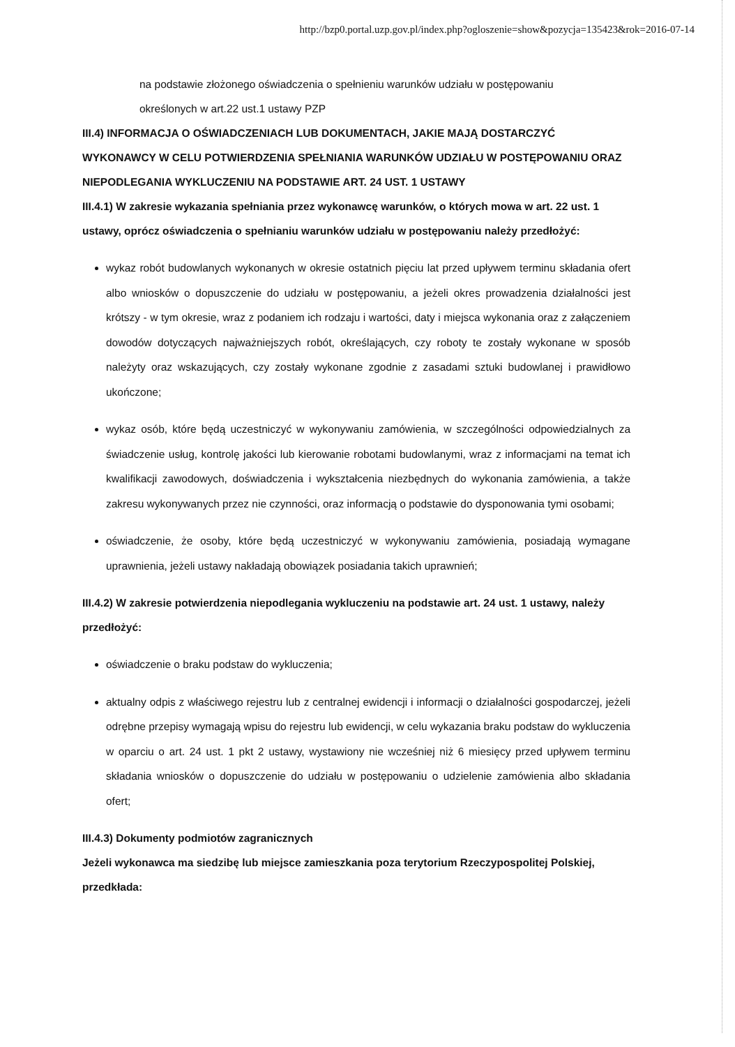http://bzp0.portal.uzp.gov.pl/index.php?ogloszenie=show&pozycja=135423&rok=2016-07-14
na podstawie złożonego oświadczenia o spełnieniu warunków udziału w postępowaniu
określonych w art.22 ust.1 ustawy PZP
III.4) INFORMACJA O OŚWIADCZENIACH LUB DOKUMENTACH, JAKIE MAJĄ DOSTARCZYĆ WYKONAWCY W CELU POTWIERDZENIA SPEŁNIANIA WARUNKÓW UDZIAŁU W POSTĘPOWANIU ORAZ NIEPODLEGANIA WYKLUCZENIU NA PODSTAWIE ART. 24 UST. 1 USTAWY
III.4.1) W zakresie wykazania spełniania przez wykonawcę warunków, o których mowa w art. 22 ust. 1 ustawy, oprócz oświadczenia o spełnianiu warunków udziału w postępowaniu należy przedłożyć:
wykaz robót budowlanych wykonanych w okresie ostatnich pięciu lat przed upływem terminu składania ofert albo wniosków o dopuszczenie do udziału w postępowaniu, a jeżeli okres prowadzenia działalności jest krótszy - w tym okresie, wraz z podaniem ich rodzaju i wartości, daty i miejsca wykonania oraz z załączeniem dowodów dotyczących najważniejszych robót, określających, czy roboty te zostały wykonane w sposób należyty oraz wskazujących, czy zostały wykonane zgodnie z zasadami sztuki budowlanej i prawidłowo ukończone;
wykaz osób, które będą uczestniczyć w wykonywaniu zamówienia, w szczególności odpowiedzialnych za świadczenie usług, kontrolę jakości lub kierowanie robotami budowlanymi, wraz z informacjami na temat ich kwalifikacji zawodowych, doświadczenia i wykształcenia niezbędnych do wykonania zamówienia, a także zakresu wykonywanych przez nie czynności, oraz informacją o podstawie do dysponowania tymi osobami;
oświadczenie, że osoby, które będą uczestniczyć w wykonywaniu zamówienia, posiadają wymagane uprawnienia, jeżeli ustawy nakładają obowiązek posiadania takich uprawnień;
III.4.2) W zakresie potwierdzenia niepodlegania wykluczeniu na podstawie art. 24 ust. 1 ustawy, należy przedłożyć:
oświadczenie o braku podstaw do wykluczenia;
aktualny odpis z właściwego rejestru lub z centralnej ewidencji i informacji o działalności gospodarczej, jeżeli odrębne przepisy wymagają wpisu do rejestru lub ewidencji, w celu wykazania braku podstaw do wykluczenia w oparciu o art. 24 ust. 1 pkt 2 ustawy, wystawiony nie wcześniej niż 6 miesięcy przed upływem terminu składania wniosków o dopuszczenie do udziału w postępowaniu o udzielenie zamówienia albo składania ofert;
III.4.3) Dokumenty podmiotów zagranicznych
Jeżeli wykonawca ma siedzibę lub miejsce zamieszkania poza terytorium Rzeczypospolitej Polskiej, przedkłada: